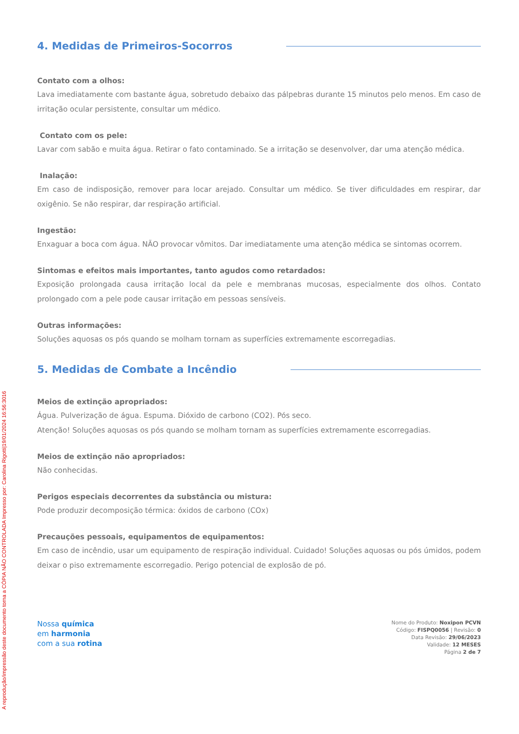A reprodução/impressão deste documento torna a CÓPIA NÃO CONTROLADA Impresso por: Carolina Rigotti|19/01/2024 16:56:3016
4. Medidas de Primeiros-Socorros
Contato com a olhos:
Lava imediatamente com bastante água, sobretudo debaixo das pálpebras durante 15 minutos pelo menos. Em caso de irritação ocular persistente, consultar um médico.
Contato com os pele:
Lavar com sabão e muita água. Retirar o fato contaminado. Se a irritação se desenvolver, dar uma atenção médica.
Inalação:
Em caso de indisposição, remover para locar arejado. Consultar um médico. Se tiver dificuldades em respirar, dar oxigênio. Se não respirar, dar respiração artificial.
Ingestão:
Enxaguar a boca com água. NÃO provocar vômitos. Dar imediatamente uma atenção médica se sintomas ocorrem.
Sintomas e efeitos mais importantes, tanto agudos como retardados:
Exposição prolongada causa irritação local da pele e membranas mucosas, especialmente dos olhos. Contato prolongado com a pele pode causar irritação em pessoas sensíveis.
Outras informações:
Soluções aquosas os pós quando se molham tornam as superfícies extremamente escorregadias.
5. Medidas de Combate a Incêndio
Meios de extinção apropriados:
Água. Pulverização de água. Espuma. Dióxido de carbono (CO2). Pós seco.
Atenção! Soluções aquosas os pós quando se molham tornam as superfícies extremamente escorregadias.
Meios de extinção não apropriados:
Não conhecidas.
Perigos especiais decorrentes da substância ou mistura:
Pode produzir decomposição térmica: óxidos de carbono (COx)
Precauções pessoais, equipamentos de equipamentos:
Em caso de incêndio, usar um equipamento de respiração individual. Cuidado! Soluções aquosas ou pós úmidos, podem deixar o piso extremamente escorregadio. Perigo potencial de explosão de pó.
Nossa química
em harmonia
com a sua rotina
Nome do Produto: Noxipon PCVN
Código: FISPQ0056 | Revisão: 0
Data Revisão: 29/06/2023
Validade: 12 MESES
Página 2 de 7